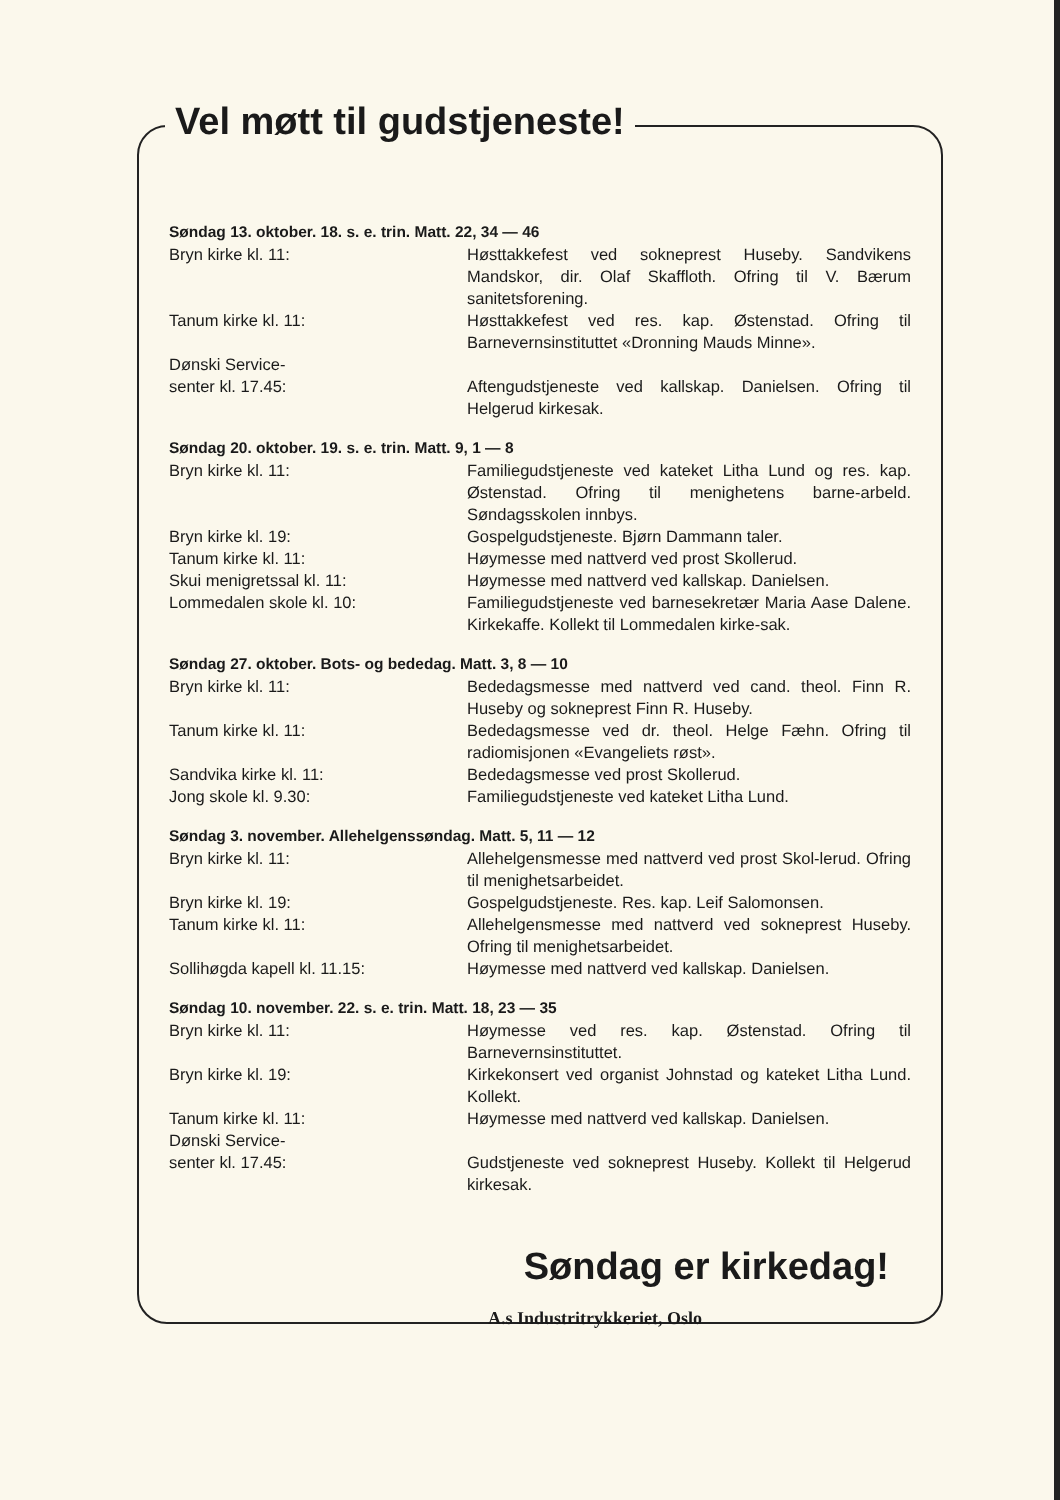Vel møtt til gudstjeneste!
Søndag 13. oktober. 18. s. e. trin. Matt. 22, 34 — 46
| Bryn kirke kl. 11: | Høsttakkefest ved sokneprest Huseby. Sandvikens Mandskor, dir. Olaf Skaffloth. Ofring til V. Bærum sanitetsforening. |
| Tanum kirke kl. 11: | Høsttakkefest ved res. kap. Østenstad. Ofring til Barnevernsinstituttet «Dronning Mauds Minne». |
| Dønski Service- senter kl. 17.45: | Aftengudstjeneste ved kallskap. Danielsen. Ofring til Helgerud kirkesak. |
Søndag 20. oktober. 19. s. e. trin. Matt. 9, 1 — 8
| Bryn kirke kl. 11: | Familiegudstjeneste ved kateket Litha Lund og res. kap. Østenstad. Ofring til menighetens barne-arbeld. Søndagsskolen innbys. |
| Bryn kirke kl. 19: | Gospelgudstjeneste. Bjørn Dammann taler. |
| Tanum kirke kl. 11: | Høymesse med nattverd ved prost Skollerud. |
| Skui menigretssal kl. 11: | Høymesse med nattverd ved kallskap. Danielsen. |
| Lommedalen skole kl. 10: | Familiegudstjeneste ved barnesekretær Maria Aase Dalene. Kirkekaffe. Kollekt til Lommedalen kirke-sak. |
Søndag 27. oktober. Bots- og bededag. Matt. 3, 8 — 10
| Bryn kirke kl. 11: | Bededagsmesse med nattverd ved cand. theol. Finn R. Huseby og sokneprest Finn R. Huseby. |
| Tanum kirke kl. 11: | Bededagsmesse ved dr. theol. Helge Fæhn. Ofring til radiomisjonen «Evangeliets røst». |
| Sandvika kirke kl. 11: | Bededagsmesse ved prost Skollerud. |
| Jong skole kl. 9.30: | Familiegudstjeneste ved kateket Litha Lund. |
Søndag 3. november. Allehelgenssøndag. Matt. 5, 11 — 12
| Bryn kirke kl. 11: | Allehelgensmesse med nattverd ved prost Skol-lerud. Ofring til menighetsarbeidet. |
| Bryn kirke kl. 19: | Gospelgudstjeneste. Res. kap. Leif Salomonsen. |
| Tanum kirke kl. 11: | Allehelgensmesse med nattverd ved sokneprest Huseby. Ofring til menighetsarbeidet. |
| Sollihøgda kapell kl. 11.15: | Høymesse med nattverd ved kallskap. Danielsen. |
Søndag 10. november. 22. s. e. trin. Matt. 18, 23 — 35
| Bryn kirke kl. 11: | Høymesse ved res. kap. Østenstad. Ofring til Barnevernsinstituttet. |
| Bryn kirke kl. 19: | Kirkekonsert ved organist Johnstad og kateket Litha Lund. Kollekt. |
| Tanum kirke kl. 11: | Høymesse med nattverd ved kallskap. Danielsen. |
| Dønski Service- senter kl. 17.45: | Gudstjeneste ved sokneprest Huseby. Kollekt til Helgerud kirkesak. |
Søndag er kirkedag!
A.s Industritrykkeriet, Oslo